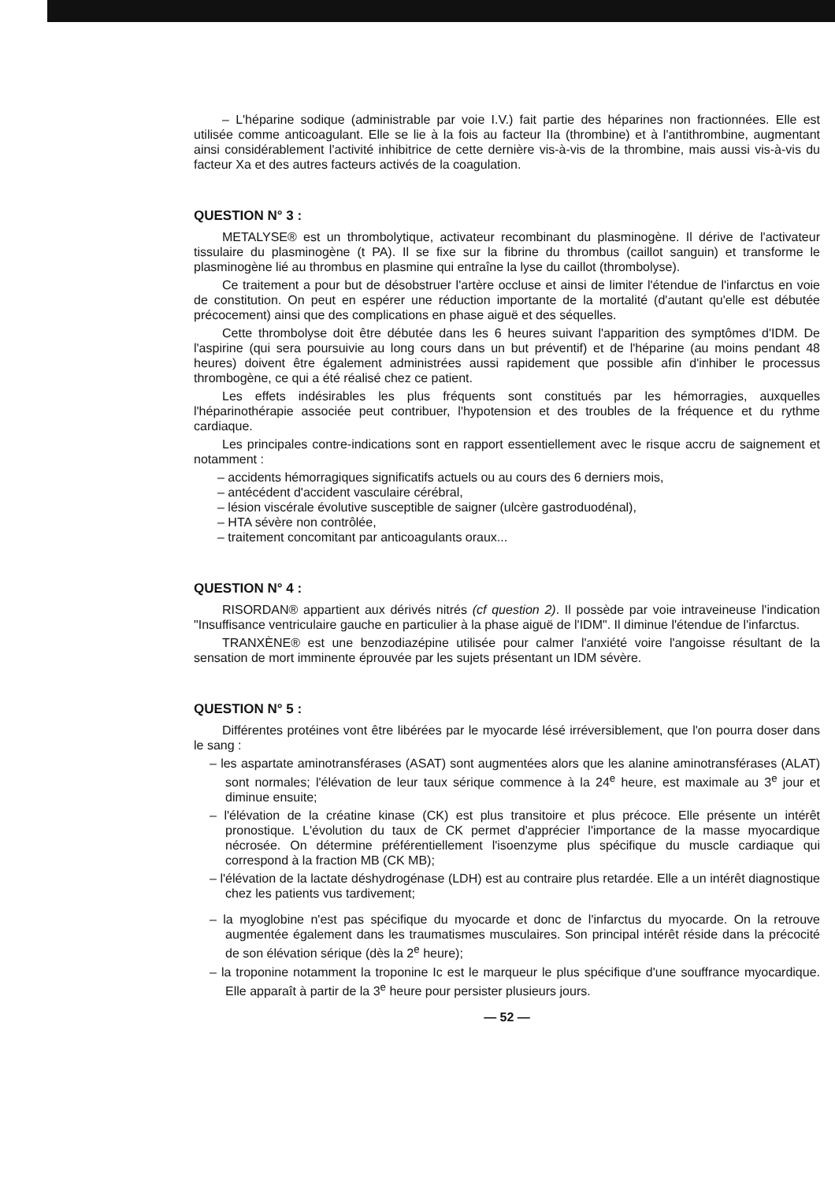– L'héparine sodique (administrable par voie I.V.) fait partie des héparines non fractionnées. Elle est utilisée comme anticoagulant. Elle se lie à la fois au facteur IIa (thrombine) et à l'antithrombine, augmentant ainsi considérablement l'activité inhibitrice de cette dernière vis-à-vis de la thrombine, mais aussi vis-à-vis du facteur Xa et des autres facteurs activés de la coagulation.
QUESTION N° 3 :
METALYSE® est un thrombolytique, activateur recombinant du plasminogène. Il dérive de l'activateur tissulaire du plasminogène (t PA). Il se fixe sur la fibrine du thrombus (caillot sanguin) et transforme le plasminogène lié au thrombus en plasmine qui entraîne la lyse du caillot (thrombolyse).
Ce traitement a pour but de désobstruer l'artère occluse et ainsi de limiter l'étendue de l'infarctus en voie de constitution. On peut en espérer une réduction importante de la mortalité (d'autant qu'elle est débutée précocement) ainsi que des complications en phase aiguë et des séquelles.
Cette thrombolyse doit être débutée dans les 6 heures suivant l'apparition des symptômes d'IDM. De l'aspirine (qui sera poursuivie au long cours dans un but préventif) et de l'héparine (au moins pendant 48 heures) doivent être également administrées aussi rapidement que possible afin d'inhiber le processus thrombogène, ce qui a été réalisé chez ce patient.
Les effets indésirables les plus fréquents sont constitués par les hémorragies, auxquelles l'héparinothérapie associée peut contribuer, l'hypotension et des troubles de la fréquence et du rythme cardiaque.
Les principales contre-indications sont en rapport essentiellement avec le risque accru de saignement et notamment :
– accidents hémorragiques significatifs actuels ou au cours des 6 derniers mois,
– antécédent d'accident vasculaire cérébral,
– lésion viscérale évolutive susceptible de saigner (ulcère gastroduodénal),
– HTA sévère non contrôlée,
– traitement concomitant par anticoagulants oraux...
QUESTION N° 4 :
RISORDAN® appartient aux dérivés nitrés (cf question 2). Il possède par voie intraveineuse l'indication "Insuffisance ventriculaire gauche en particulier à la phase aiguë de l'IDM". Il diminue l'étendue de l'infarctus.
TRANXÈNE® est une benzodiazépine utilisée pour calmer l'anxiété voire l'angoisse résultant de la sensation de mort imminente éprouvée par les sujets présentant un IDM sévère.
QUESTION N° 5 :
Différentes protéines vont être libérées par le myocarde lésé irréversiblement, que l'on pourra doser dans le sang :
– les aspartate aminotransférases (ASAT) sont augmentées alors que les alanine aminotransférases (ALAT) sont normales; l'élévation de leur taux sérique commence à la 24<sup>e</sup> heure, est maximale au 3<sup>e</sup> jour et diminue ensuite;
– l'élévation de la créatine kinase (CK) est plus transitoire et plus précoce. Elle présente un intérêt pronostique. L'évolution du taux de CK permet d'apprécier l'importance de la masse myocardique nécrosée. On détermine préférentiellement l'isoenzyme plus spécifique du muscle cardiaque qui correspond à la fraction MB (CK MB);
– l'élévation de la lactate déshydrogénase (LDH) est au contraire plus retardée. Elle a un intérêt diagnostique chez les patients vus tardivement;
– la myoglobine n'est pas spécifique du myocarde et donc de l'infarctus du myocarde. On la retrouve augmentée également dans les traumatismes musculaires. Son principal intérêt réside dans la précocité de son élévation sérique (dès la 2<sup>e</sup> heure);
– la troponine notamment la troponine Ic est le marqueur le plus spécifique d'une souffrance myocardique. Elle apparaît à partir de la 3<sup>e</sup> heure pour persister plusieurs jours.
— 52 —